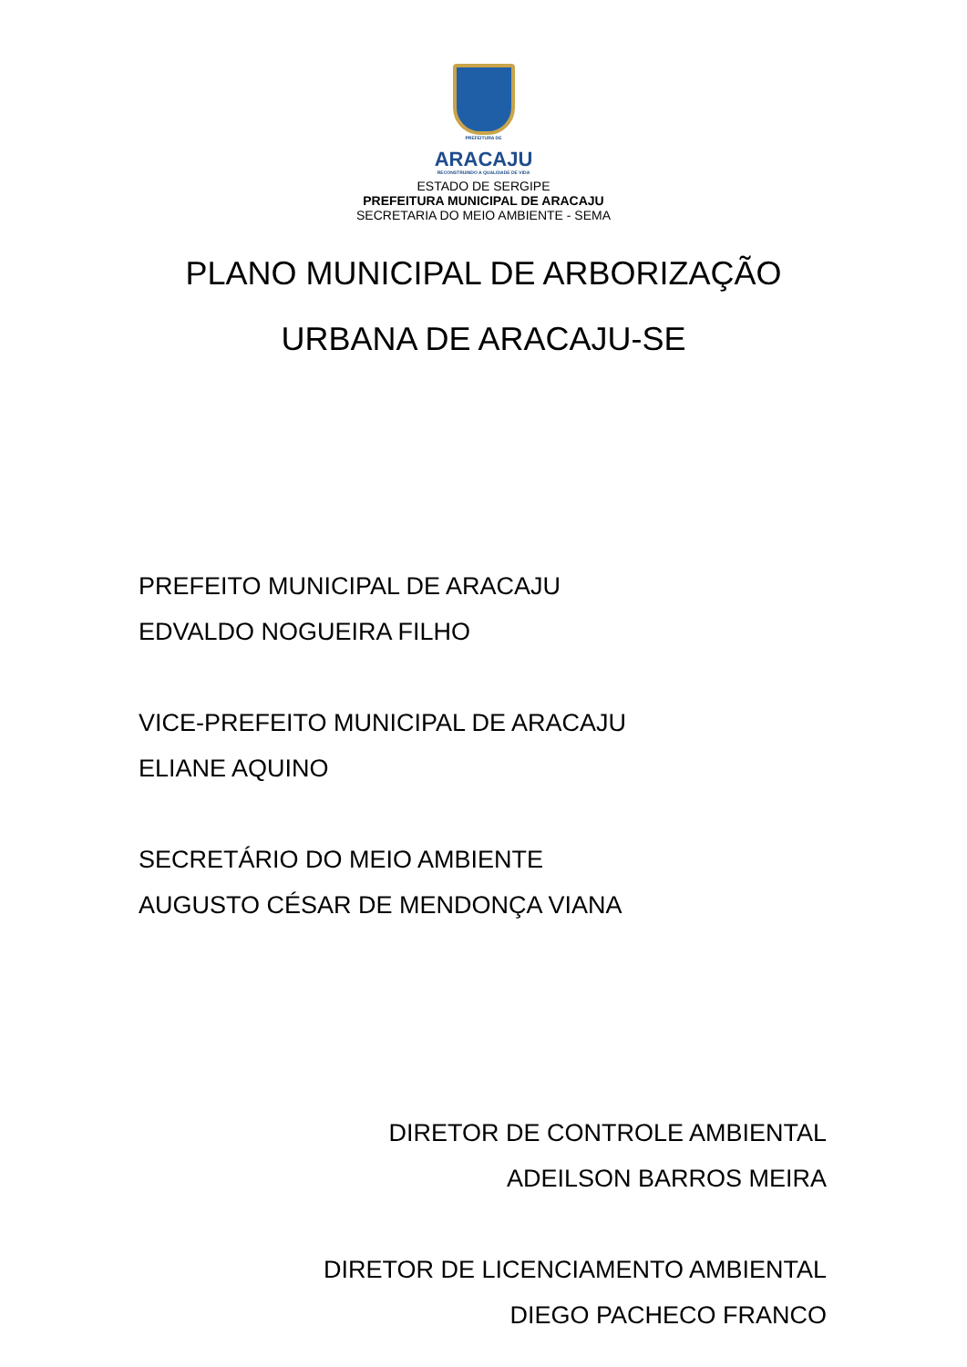PREFEITURA DE
ARACAJU
RECONSTRUINDO A QUALIDADE DE VIDA
ESTADO DE SERGIPE
PREFEITURA MUNICIPAL DE ARACAJU
SECRETARIA DO MEIO AMBIENTE - SEMA
PLANO MUNICIPAL DE ARBORIZAÇÃO
URBANA DE ARACAJU-SE
PREFEITO MUNICIPAL DE ARACAJU
EDVALDO NOGUEIRA FILHO
VICE-PREFEITO MUNICIPAL DE ARACAJU
ELIANE AQUINO
SECRETÁRIO DO MEIO AMBIENTE
AUGUSTO CÉSAR DE MENDONÇA VIANA
DIRETOR DE CONTROLE AMBIENTAL
ADEILSON BARROS MEIRA
DIRETOR DE LICENCIAMENTO AMBIENTAL
DIEGO PACHECO FRANCO